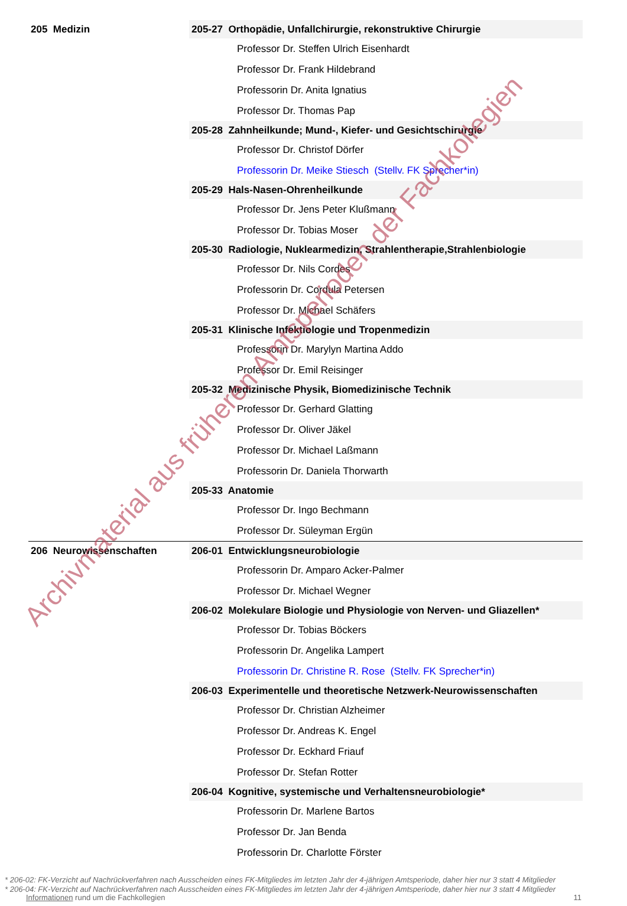| 205 Medizin | 205-27 Orthopädie, Unfallchirurgie, rekonstruktive Chirurgie |
| | Professor Dr. Steffen Ulrich Eisenhardt |
| | Professor Dr. Frank Hildebrand |
| | Professorin Dr. Anita Ignatius |
| | Professor Dr. Thomas Pap |
| | 205-28 Zahnheilkunde; Mund-, Kiefer- und Gesichtschirurgie |
| | Professor Dr. Christof Dörfer |
| | Professorin Dr. Meike Stiesch (Stellv. FK Sprecher*in) |
| | 205-29 Hals-Nasen-Ohrenheilkunde |
| | Professor Dr. Jens Peter Klußmann |
| | Professor Dr. Tobias Moser |
| | 205-30 Radiologie, Nuklearmedizin, Strahlentherapie,Strahlenbiologie |
| | Professor Dr. Nils Cordes |
| | Professorin Dr. Cordula Petersen |
| | Professor Dr. Michael Schäfers |
| | 205-31 Klinische Infektiologie und Tropenmedizin |
| | Professorin Dr. Marylyn Martina Addo |
| | Professor Dr. Emil Reisinger |
| | 205-32 Medizinische Physik, Biomedizinische Technik |
| | Professor Dr. Gerhard Glatting |
| | Professor Dr. Oliver Jäkel |
| | Professor Dr. Michael Laßmann |
| | Professorin Dr. Daniela Thorwarth |
| | 205-33 Anatomie |
| | Professor Dr. Ingo Bechmann |
| | Professor Dr. Süleyman Ergün |
| 206 Neurowissenschaften | 206-01 Entwicklungsneurobiologie |
| | Professorin Dr. Amparo Acker-Palmer |
| | Professor Dr. Michael Wegner |
| | 206-02 Molekulare Biologie und Physiologie von Nerven- und Gliazellen* |
| | Professor Dr. Tobias Böckers |
| | Professorin Dr. Angelika Lampert |
| | Professorin Dr. Christine R. Rose (Stellv. FK Sprecher*in) |
| | 206-03 Experimentelle und theoretische Netzwerk-Neurowissenschaften |
| | Professor Dr. Christian Alzheimer |
| | Professor Dr. Andreas K. Engel |
| | Professor Dr. Eckhard Friauf |
| | Professor Dr. Stefan Rotter |
| | 206-04 Kognitive, systemische und Verhaltensneurobiologie* |
| | Professorin Dr. Marlene Bartos |
| | Professor Dr. Jan Benda |
| | Professorin Dr. Charlotte Förster |
* 206-02: FK-Verzicht auf Nachrückverfahren nach Ausscheiden eines FK-Mitgliedes im letzten Jahr der 4-jährigen Amtsperiode, daher hier nur 3 statt 4 Mitglieder
* 206-04: FK-Verzicht auf Nachrückverfahren nach Ausscheiden eines FK-Mitgliedes im letzten Jahr der 4-jährigen Amtsperiode, daher hier nur 3 statt 4 Mitglieder
Informationen rund um die Fachkollegien 11
Archivmaterial aus früheren Amtsperioden der Fachkollegien